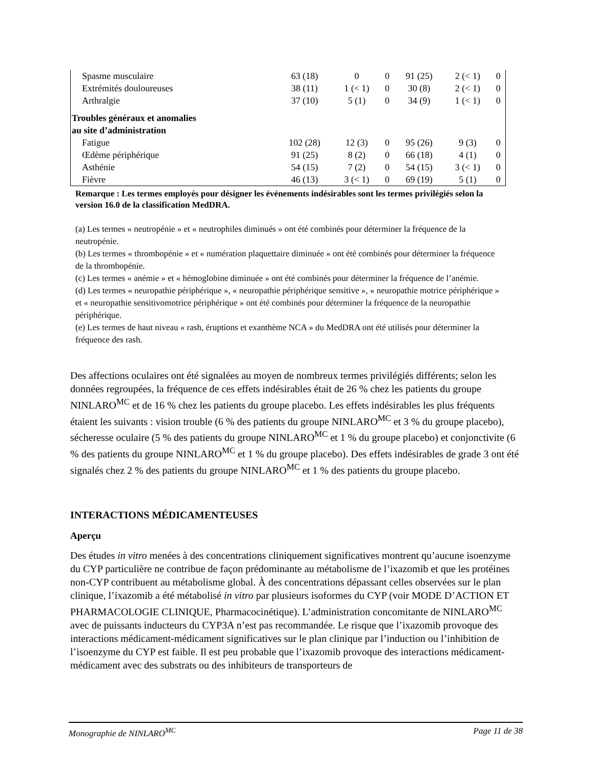| Spasme musculaire | 63 (18) | 0 | 0 | 91 (25) | 2 (< 1) | 0 |
| Extrémités douloureuses | 38 (11) | 1 (< 1) | 0 | 30 (8) | 2 (< 1) | 0 |
| Arthralgie | 37 (10) | 5 (1) | 0 | 34 (9) | 1 (< 1) | 0 |
| Troubles généraux et anomalies au site d’administration | | | | | | |
| Fatigue | 102 (28) | 12 (3) | 0 | 95 (26) | 9 (3) | 0 |
| Œdème périphérique | 91 (25) | 8 (2) | 0 | 66 (18) | 4 (1) | 0 |
| Asthénie | 54 (15) | 7 (2) | 0 | 54 (15) | 3 (< 1) | 0 |
| Fièvre | 46 (13) | 3 (< 1) | 0 | 69 (19) | 5 (1) | 0 |
Remarque : Les termes employés pour désigner les événements indésirables sont les termes privilégiés selon la version 16.0 de la classification MedDRA.
(a) Les termes « neutropénie » et « neutrophiles diminués » ont été combinés pour déterminer la fréquence de la neutropénie.
(b) Les termes « thrombopénie » et « numération plaquettaire diminuée » ont été combinés pour déterminer la fréquence de la thrombopénie.
(c) Les termes « anémie » et « hémoglobine diminuée » ont été combinés pour déterminer la fréquence de l’anémie.
(d) Les termes « neuropathie périphérique », « neuropathie périphérique sensitive », « neuropathie motrice périphérique » et « neuropathie sensitivomotrice périphérique » ont été combinés pour déterminer la fréquence de la neuropathie périphérique.
(e) Les termes de haut niveau « rash, éruptions et exanthème NCA » du MedDRA ont été utilisés pour déterminer la fréquence des rash.
Des affections oculaires ont été signalées au moyen de nombreux termes privilégiés différents; selon les données regroupées, la fréquence de ces effets indésirables était de 26 % chez les patients du groupe NINLARO<sup>MC</sup> et de 16 % chez les patients du groupe placebo. Les effets indésirables les plus fréquents étaient les suivants : vision trouble (6 % des patients du groupe NINLARO<sup>MC</sup> et 3 % du groupe placebo), sécheresse oculaire (5 % des patients du groupe NINLARO<sup>MC</sup> et 1 % du groupe placebo) et conjonctivite (6 % des patients du groupe NINLARO<sup>MC</sup> et 1 % du groupe placebo). Des effets indésirables de grade 3 ont été signalés chez 2 % des patients du groupe NINLARO<sup>MC</sup> et 1 % des patients du groupe placebo.
INTERACTIONS MÉDICAMENTEUSES
Aperçu
Des études in vitro menées à des concentrations cliniquement significatives montrent qu’aucune isoenzyme du CYP particulière ne contribue de façon prédominante au métabolisme de l’ixazomib et que les protéines non-CYP contribuent au métabolisme global. À des concentrations dépassant celles observées sur le plan clinique, l’ixazomib a été métabolisé in vitro par plusieurs isoformes du CYP (voir MODE D’ACTION ET PHARMACOLOGIE CLINIQUE, Pharmacocinétique). L’administration concomitante de NINLARO<sup>MC</sup> avec de puissants inducteurs du CYP3A n’est pas recommandée. Le risque que l’ixazomib provoque des interactions médicament-médicament significatives sur le plan clinique par l’induction ou l’inhibition de l’isoenzyme du CYP est faible. Il est peu probable que l’ixazomib provoque des interactions médicament-médicament avec des substrats ou des inhibiteurs de transporteurs de
Monographie de NINLARO<sup>MC</sup> Page 11 de 38